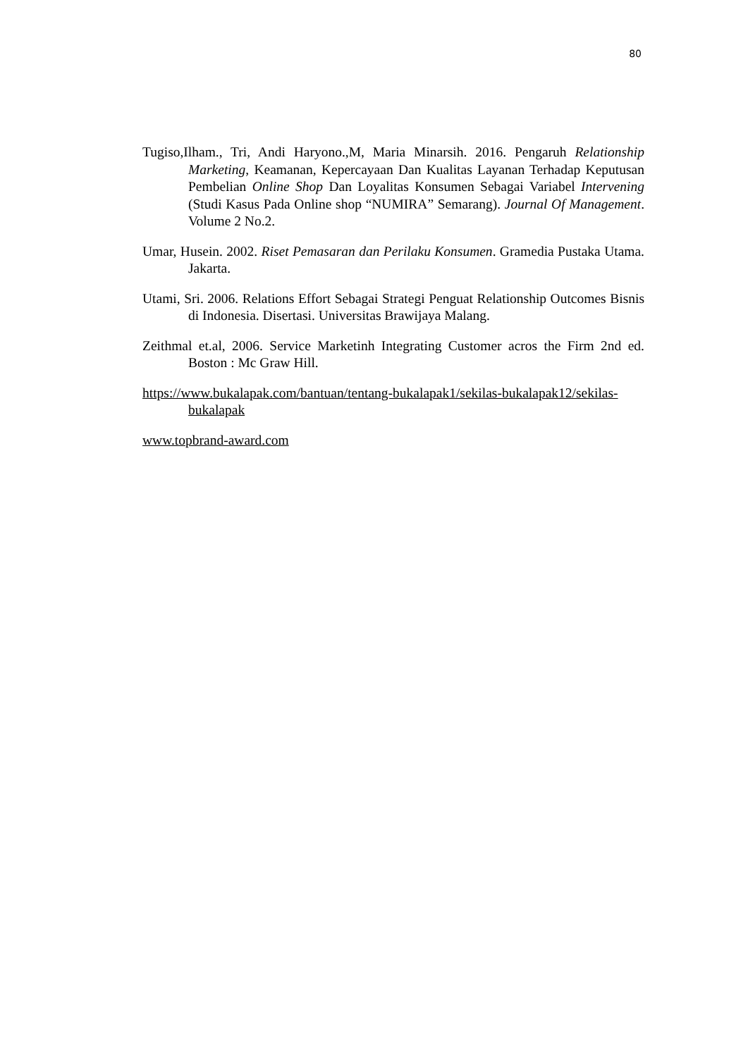80
Tugiso,Ilham., Tri, Andi Haryono.,M, Maria Minarsih. 2016. Pengaruh Relationship Marketing, Keamanan, Kepercayaan Dan Kualitas Layanan Terhadap Keputusan Pembelian Online Shop Dan Loyalitas Konsumen Sebagai Variabel Intervening (Studi Kasus Pada Online shop “NUMIRA” Semarang). Journal Of Management. Volume 2 No.2.
Umar, Husein. 2002. Riset Pemasaran dan Perilaku Konsumen. Gramedia Pustaka Utama. Jakarta.
Utami, Sri. 2006. Relations Effort Sebagai Strategi Penguat Relationship Outcomes Bisnis di Indonesia. Disertasi. Universitas Brawijaya Malang.
Zeithmal et.al, 2006. Service Marketinh Integrating Customer acros the Firm 2nd ed. Boston : Mc Graw Hill.
https://www.bukalapak.com/bantuan/tentang-bukalapak1/sekilas-bukalapak12/sekilas-bukalapak
www.topbrand-award.com